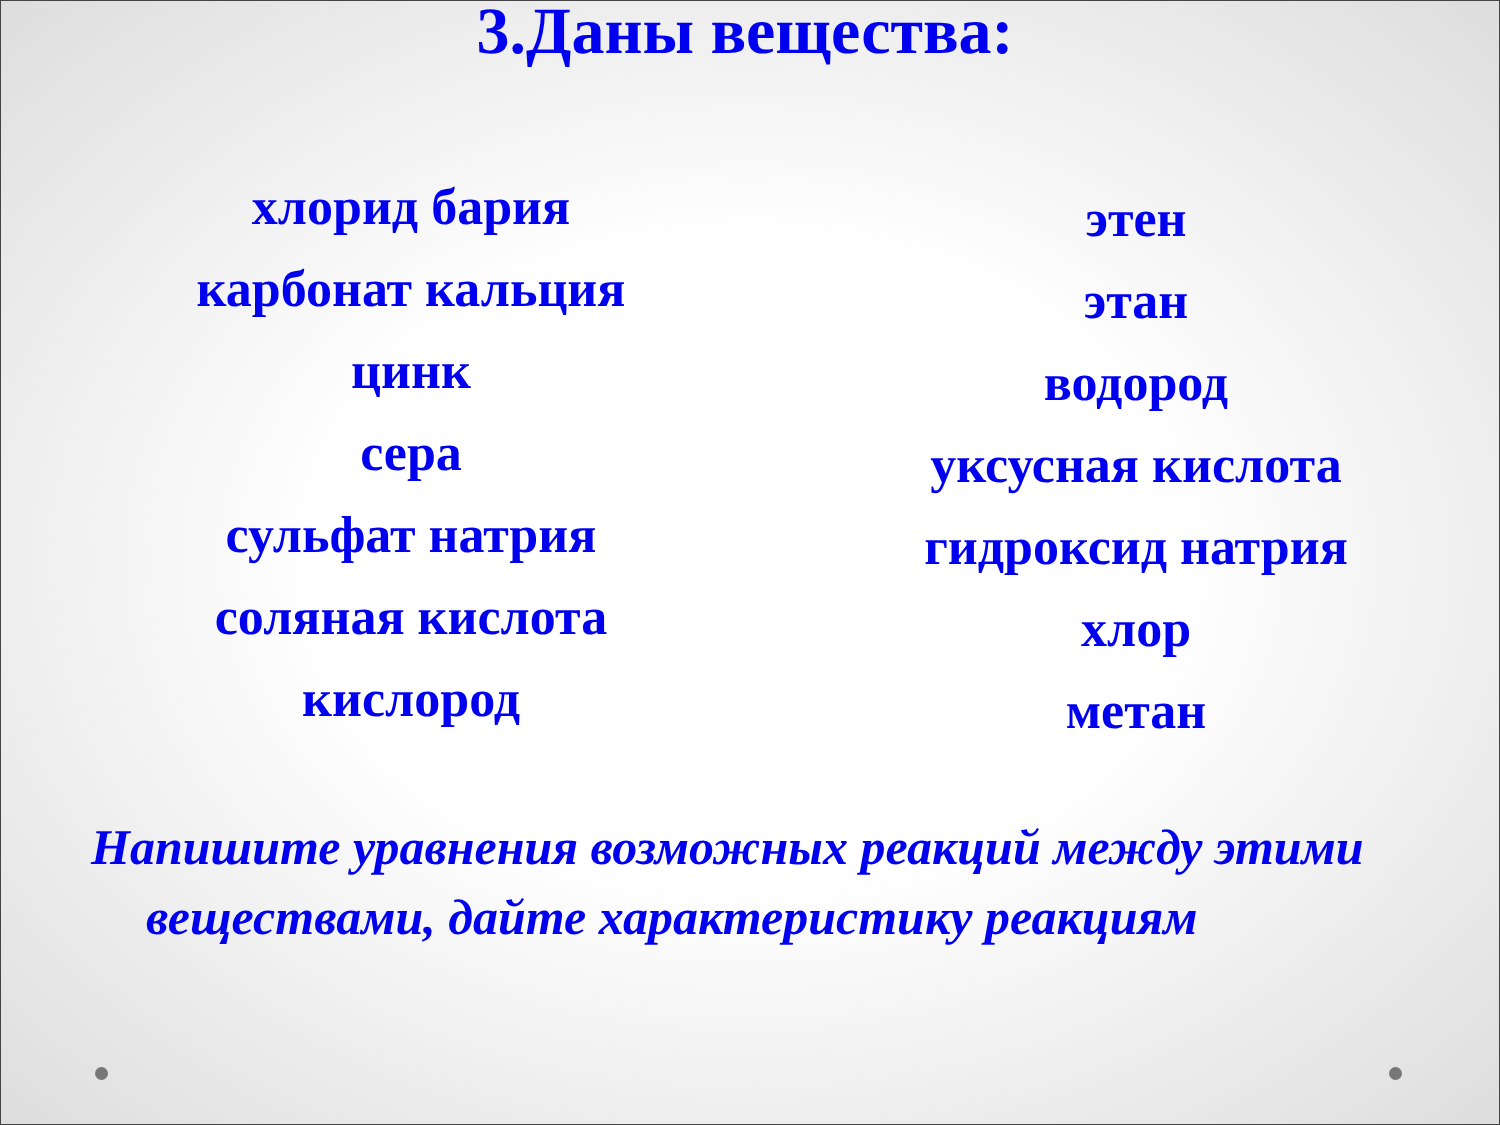3.Даны вещества:
хлорид бария
карбонат кальция
цинк
сера
сульфат натрия
соляная кислота
кислород
этен
этан
водород
уксусная кислота
гидроксид натрия
хлор
метан
Напишите уравнения возможных реакций между этими веществами, дайте характеристику реакциям